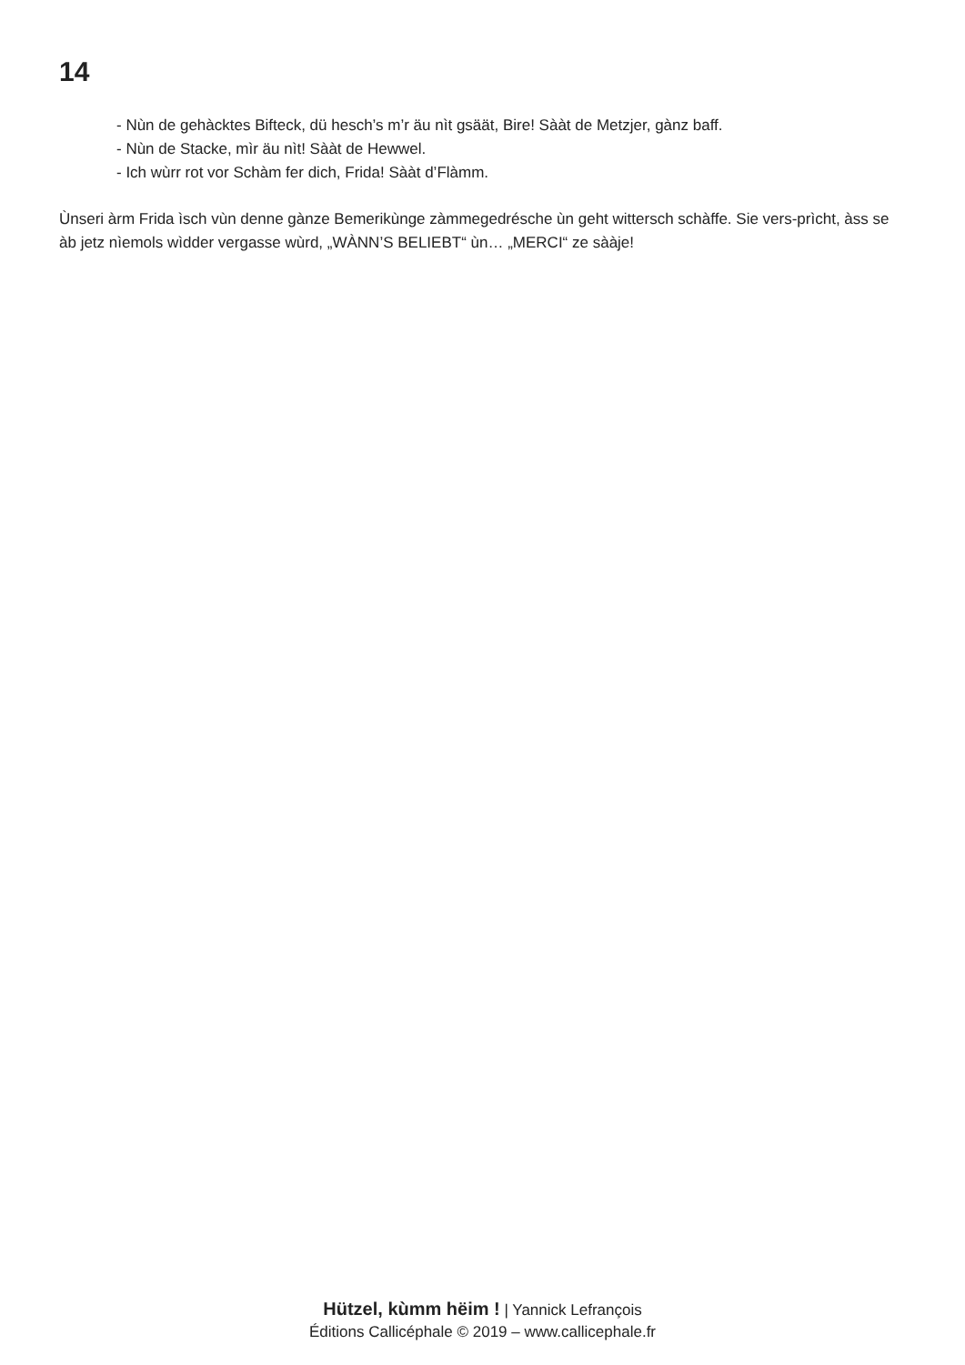14
- Nùn de gehàcktes Bifteck, dü hesch’s m’r äu nìt gsäät, Bire! Sààt de Metzjer, gànz baff.
- Nùn de Stacke, mìr äu nìt! Sààt de Hewwel.
- Ich wùrr rot vor Schàm fer dich, Frida! Sààt d’Flàmm.
Ùnseri àrm Frida ìsch vùn denne gànze Bemerikùnge zàmmegedrésche ùn geht wittersch schàffe. Sie vers-prìcht, àss se àb jetz nìemols wìdder vergasse wùrd, „WÀNN’S BELIEBT“ ùn… „MERCI“ ze sààje!
Hützel, kùmm hëim ! | Yannick Lefrançois
Éditions Callicéphale © 2019 – www.callicephale.fr